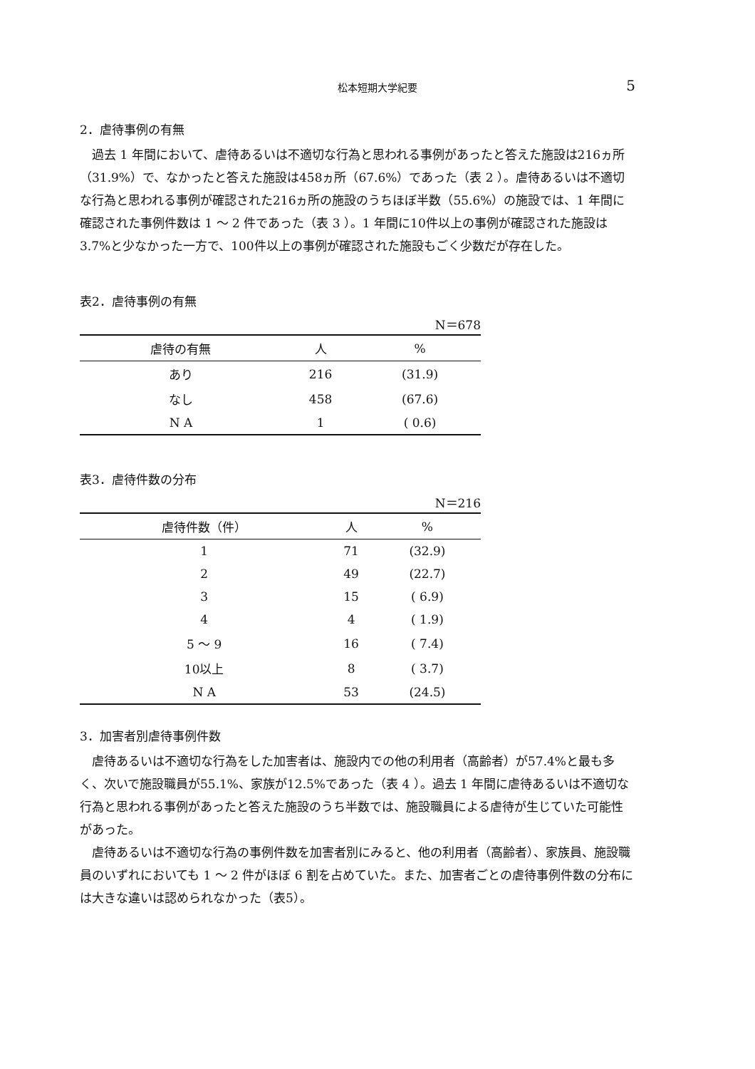松本短期大学紀要
5
2．虐待事例の有無
過去 1 年間において、虐待あるいは不適切な行為と思われる事例があったと答えた施設は216ヵ所（31.9%）で、なかったと答えた施設は458ヵ所（67.6%）であった（表 2 ）。虐待あるいは不適切な行為と思われる事例が確認された216ヵ所の施設のうちほぼ半数（55.6%）の施設では、1 年間に確認された事例件数は 1 ～ 2 件であった（表 3 ）。1 年間に10件以上の事例が確認された施設は3.7%と少なかった一方で、100件以上の事例が確認された施設もごく少数だが存在した。
表2．虐待事例の有無
N＝678
| 虐待の有無 | 人 | % |
| --- | --- | --- |
| あり | 216 | (31.9) |
| なし | 458 | (67.6) |
| N A | 1 | ( 0.6) |
表3．虐待件数の分布
N＝216
| 虐待件数（件） | 人 | % |
| --- | --- | --- |
| 1 | 71 | (32.9) |
| 2 | 49 | (22.7) |
| 3 | 15 | ( 6.9) |
| 4 | 4 | ( 1.9) |
| 5 ～ 9 | 16 | ( 7.4) |
| 10以上 | 8 | ( 3.7) |
| N A | 53 | (24.5) |
3．加害者別虐待事例件数
虐待あるいは不適切な行為をした加害者は、施設内での他の利用者（高齢者）が57.4%と最も多く、次いで施設職員が55.1%、家族が12.5%であった（表 4 ）。過去 1 年間に虐待あるいは不適切な行為と思われる事例があったと答えた施設のうち半数では、施設職員による虐待が生じていた可能性があった。
虐待あるいは不適切な行為の事例件数を加害者別にみると、他の利用者（高齢者）、家族員、施設職員のいずれにおいても 1 ～ 2 件がほぼ 6 割を占めていた。また、加害者ごとの虐待事例件数の分布には大きな違いは認められなかった（表5）。